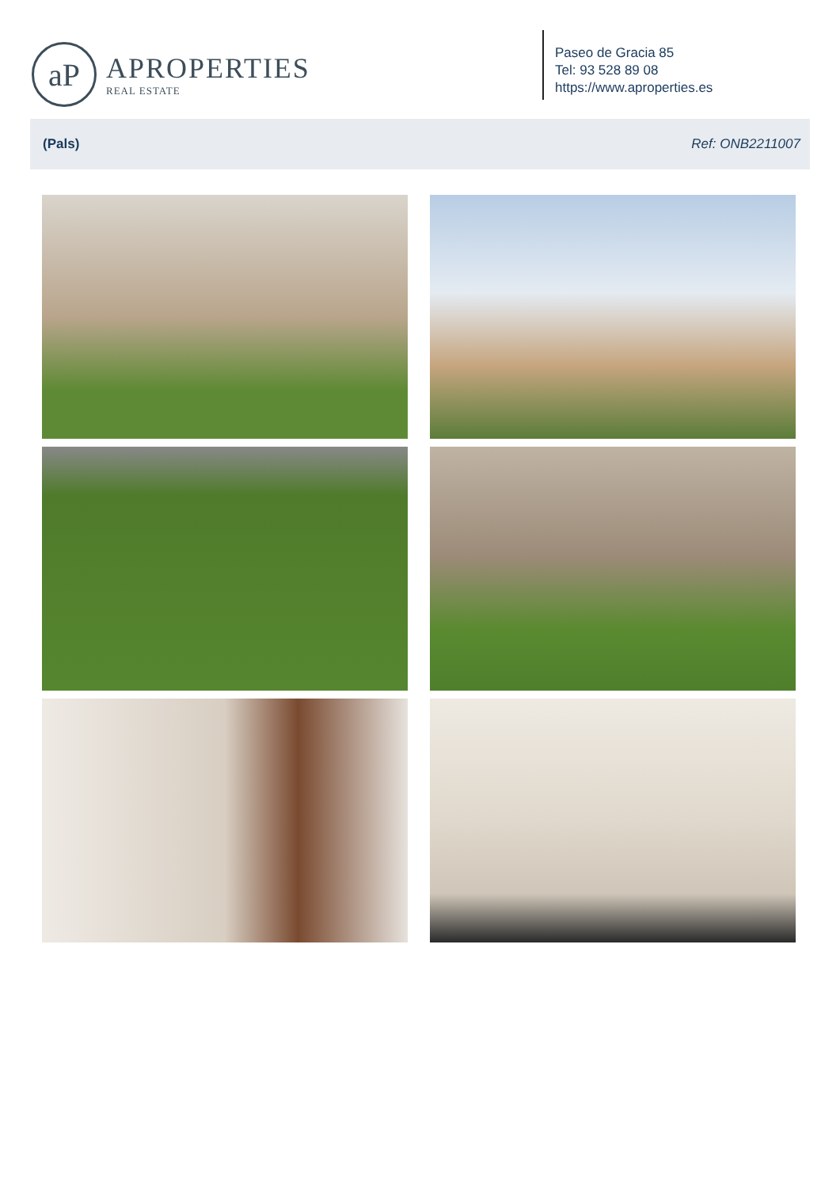aP
APROPERTIES
REAL ESTATE
Paseo de Gracia 85
Tel: 93 528 89 08
https://www.aproperties.es
(Pals) Ref: ONB2211007